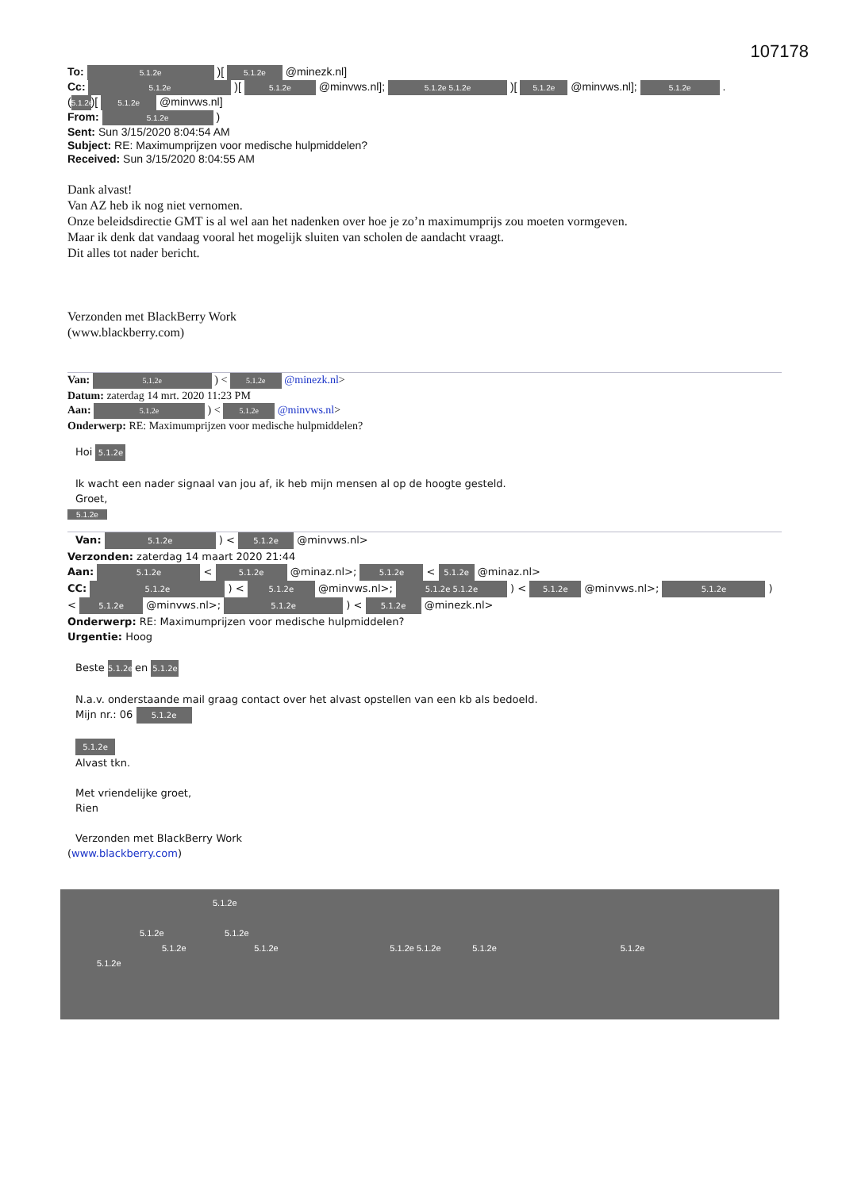107178
To: 5.1.2e )[ 5.1.2e @minezk.nl]
Cc: 5.1.2e )[ 5.1.2e @minvws.nl]; 5.1.2e 5.1.2e )[ 5.1.2e @minvws.nl]; 5.1.2e .
(5.1.2e)[ 5.1.2e @minvws.nl]
From: 5.1.2e )
Sent: Sun 3/15/2020 8:04:54 AM
Subject: RE: Maximumprijzen voor medische hulpmiddelen?
Received: Sun 3/15/2020 8:04:55 AM
Dank alvast!
Van AZ heb ik nog niet vernomen.
Onze beleidsdirectie GMT is al wel aan het nadenken over hoe je zo’n maximumprijs zou moeten vormgeven.
Maar ik denk dat vandaag vooral het mogelijk sluiten van scholen de aandacht vraagt.
Dit alles tot nader bericht.
Verzonden met BlackBerry Work
(www.blackberry.com)
Van: 5.1.2e ) < 5.1.2e @minezk.nl>
Datum: zaterdag 14 mrt. 2020 11:23 PM
Aan: 5.1.2e ) < 5.1.2e @minvws.nl>
Onderwerp: RE: Maximumprijzen voor medische hulpmiddelen?
Hoi 5.1.2e
Ik wacht een nader signaal van jou af, ik heb mijn mensen al op de hoogte gesteld.
Groet,
5.1.2e
Van: 5.1.2e ) < 5.1.2e @minvws.nl>
Verzonden: zaterdag 14 maart 2020 21:44
Aan: 5.1.2e < 5.1.2e @minaz.nl>; 5.1.2e < 5.1.2e @minaz.nl>
CC: 5.1.2e ) < 5.1.2e @minvws.nl>; 5.1.2e 5.1.2e ) < 5.1.2e @minvws.nl>; 5.1.2e )
< 5.1.2e @minvws.nl>; 5.1.2e ) < 5.1.2e @minezk.nl>
Onderwerp: RE: Maximumprijzen voor medische hulpmiddelen?
Urgentie: Hoog
Beste 5.1.2e en 5.1.2e
N.a.v. onderstaande mail graag contact over het alvast opstellen van een kb als bedoeld.
Mijn nr.: 06 5.1.2e
5.1.2e
Alvast tkn.
Met vriendelijke groet,
Rien
Verzonden met BlackBerry Work
(www.blackberry.com)
5.1.2e
5.1.2e 5.1.2e
5.1.2e 5.1.2e 5.1.2e 5.1.2e 5.1.2e 5.1.2e
5.1.2e